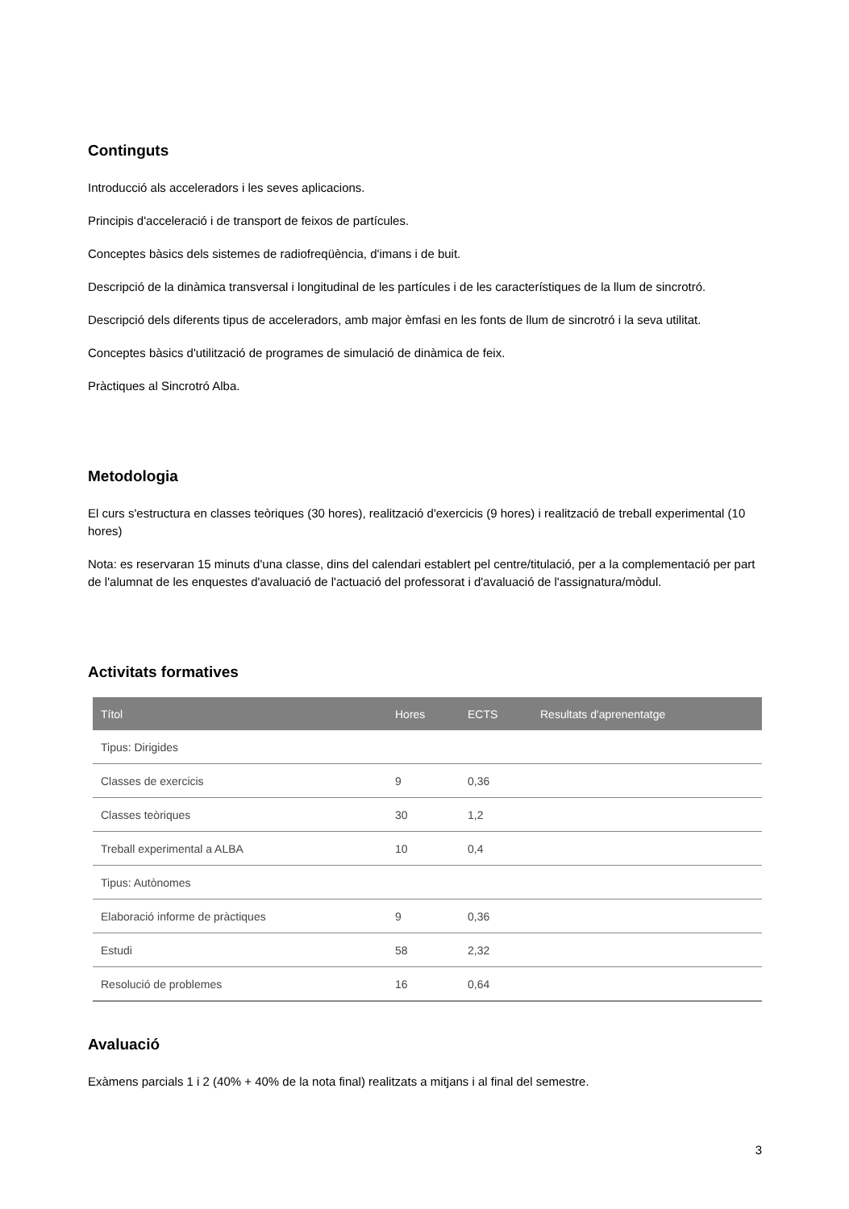Continguts
Introducció als acceleradors i les seves aplicacions.
Principis d'acceleració i de transport de feixos de partícules.
Conceptes bàsics dels sistemes de radiofreqüència, d'imans i de buit.
Descripció de la dinàmica transversal i longitudinal de les partícules i de les característiques de la llum de sincrotró.
Descripció dels diferents tipus de acceleradors, amb major èmfasi en les fonts de llum de sincrotró i la seva utilitat.
Conceptes bàsics d'utilització de programes de simulació de dinàmica de feix.
Pràctiques al Sincrotró Alba.
Metodologia
El curs s'estructura en classes teòriques (30 hores), realització d'exercicis (9 hores) i realització de treball experimental (10 hores)
Nota: es reservaran 15 minuts d'una classe, dins del calendari establert pel centre/titulació, per a la complementació per part de l'alumnat de les enquestes d'avaluació de l'actuació del professorat i d'avaluació de l'assignatura/mòdul.
Activitats formatives
| Títol | Hores | ECTS | Resultats d'aprenentatge |
| --- | --- | --- | --- |
| Tipus: Dirigides | | | |
| Classes de exercicis | 9 | 0,36 | |
| Classes teòriques | 30 | 1,2 | |
| Treball experimental a ALBA | 10 | 0,4 | |
| Tipus: Autònomes | | | |
| Elaboració informe de pràctiques | 9 | 0,36 | |
| Estudi | 58 | 2,32 | |
| Resolució de problemes | 16 | 0,64 | |
Avaluació
Exàmens parcials 1 i 2 (40% + 40% de la nota final) realitzats a mitjans i al final del semestre.
3